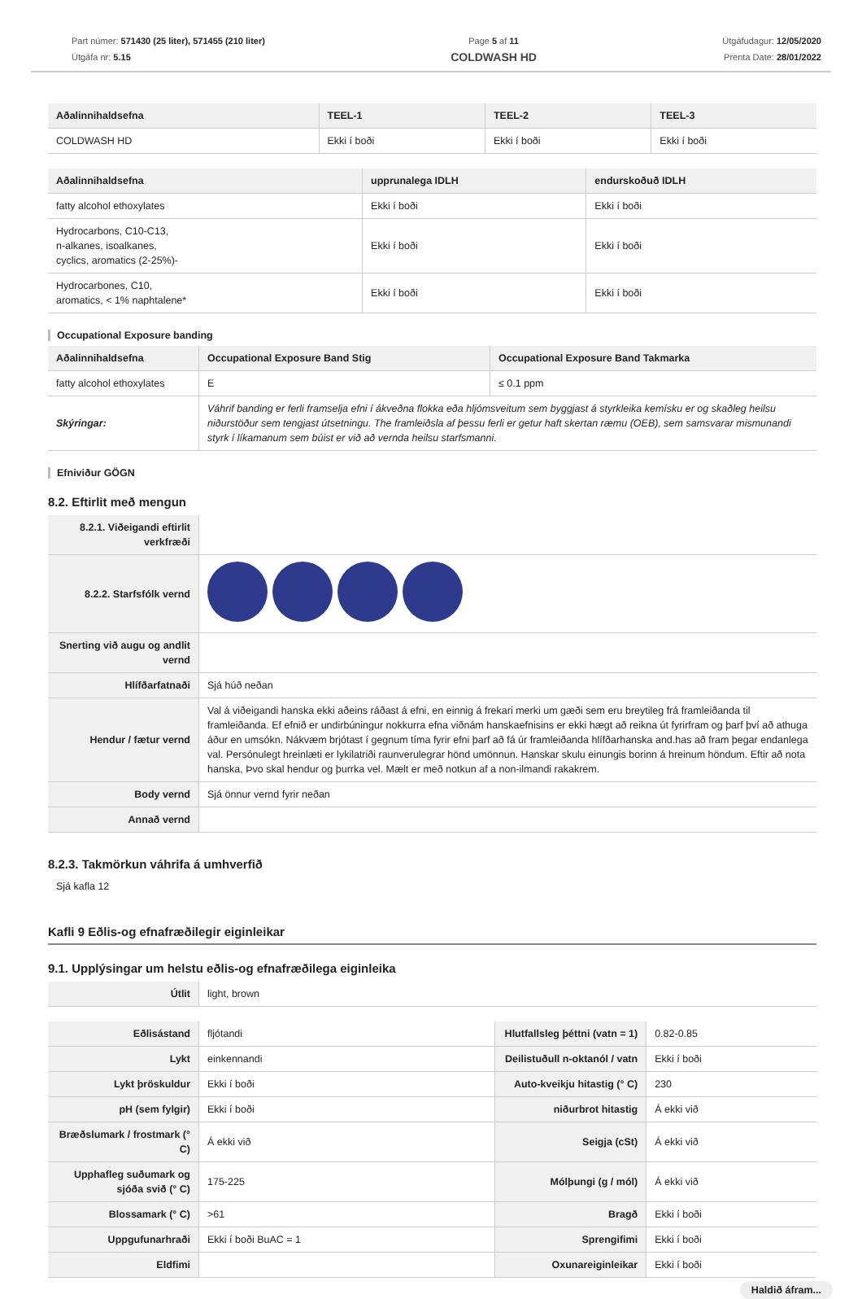Part númer: 571430 (25 liter), 571455 (210 liter)
Útgáfa nr: 5.15
Page 5 af 11
COLDWASH HD
Útgáfudagur: 12/05/2020
Prenta Date: 28/01/2022
| Aðalinnihaldsefna | TEEL-1 | TEEL-2 | TEEL-3 |
| --- | --- | --- | --- |
| COLDWASH HD | Ekki í boði | Ekki í boði | Ekki í boði |
| Aðalinnihaldsefna | upprunalega IDLH | endurskoðuð IDLH |
| --- | --- | --- |
| fatty alcohol ethoxylates | Ekki í boði | Ekki í boði |
| Hydrocarbons, C10-C13, n-alkanes, isoalkanes, cyclics, aromatics (2-25%)- | Ekki í boði | Ekki í boði |
| Hydrocarbones, C10, aromatics, < 1% naphtalene* | Ekki í boði | Ekki í boði |
Occupational Exposure banding
| Aðalinnihaldsefna | Occupational Exposure Band Stig | Occupational Exposure Band Takmarka |
| --- | --- | --- |
| fatty alcohol ethoxylates | E | ≤ 0.1 ppm |
| Skýringar: | Váhrif banding er ferli framselja efni í ákveðna flokka eða hljómsveitum sem byggjast á styrkleika kemísku er og skaðleg heilsu niðurstöður sem tengjast útsetningu. The framleiðsla af þessu ferli er getur haft skertan ræmu (OEB), sem samsvarar mismunandi styrk í líkamanum sem búist er við að vernda heilsu starfsmanni. | |
Efniviður GÖGN
8.2. Eftirlit með mengun
| 8.2.1. Viðeigandi eftirlit verkfræði | |
| 8.2.2. Starfsfólk vernd | |
| Snerting við augu og andlit vernd | |
| Hlífðarfatnaði | Sjá húð neðan |
| Hendur / fætur vernd | Val á viðeigandi hanska ekki aðeins ráðast á efni, en einnig á frekari merki um gæði sem eru breytileg frá framleiðanda til framleiðanda. Ef efnið er undirbúningur nokkurra efna viðnám hanskaefnisins er ekki hægt að reikna út fyrirfram og þarf því að athuga áður en umsókn. Nákvæm brjótast í gegnum tíma fyrir efni þarf að fá úr framleiðanda hlífðarhanska and.has að fram þegar endanlega val. Persónulegt hreinlæti er lykilatriði raunverulegrar hönd umönnun. Hanskar skulu einungis borinn á hreinum höndum. Eftir að nota hanska, Þvo skal hendur og þurrka vel. Mælt er með notkun af a non-ilmandi rakakrem. |
| Body vernd | Sjá önnur vernd fyrir neðan |
| Annað vernd | |
8.2.3. Takmörkun váhrifa á umhverfið
Sjá kafla 12
Kafli 9 Eðlis-og efnafræðilegir eiginleikar
9.1. Upplýsingar um helstu eðlis-og efnafræðilega eiginleika
| Útlit | light, brown |
| Eðlisástand | fljótandi | Hlutfallsleg þéttni (vatn = 1) | 0.82-0.85 |
| Lykt | einkennandi | Deilistuðull n-oktanól / vatn | Ekki í boði |
| Lykt þröskuldur | Ekki í boði | Auto-kveikju hitastig (° C) | 230 |
| pH (sem fylgir) | Ekki í boði | niðurbrot hitastig | Á ekki við |
| Bræðslumark / frostmark (° C) | Á ekki við | Seigja (cSt) | Á ekki við |
| Upphafleg suðumark og sjóða svið (° C) | 175-225 | Mólþungi (g / mól) | Á ekki við |
| Blossamark (° C) | >61 | Bragð | Ekki í boði |
| Uppgufunarhraði | Ekki í boði BuAC = 1 | Sprengifimi | Ekki í boði |
| Eldfimi | | Oxunareiginleikar | Ekki í boði |
Haldið áfram...